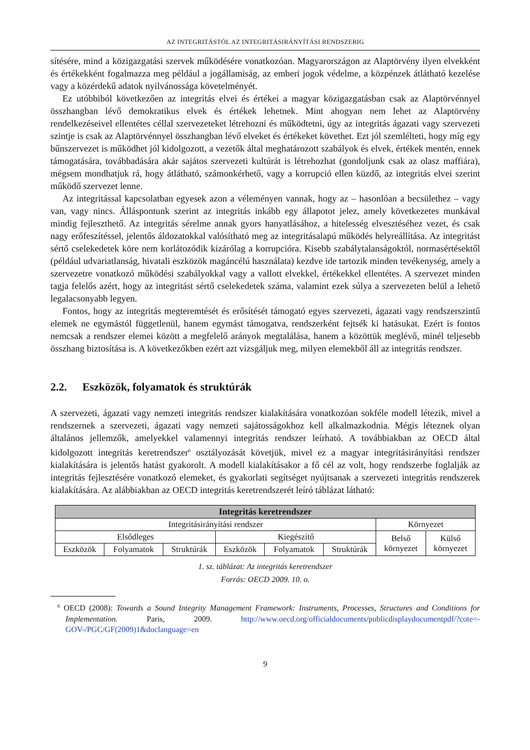AZ INTEGRITÁSTÓL AZ INTEGRITÁSIRÁNYÍTÁSI RENDSZERIG
sítésére, mind a közigazgatási szervek működésére vonatkozóan. Magyarországon az Alaptörvény ilyen elvekként és értékekként fogalmazza meg például a jogállamiság, az emberi jogok védelme, a közpénzek átlátható kezelése vagy a közérdekű adatok nyilvánossága követelményét.
Ez utóbbiból következően az integritás elvei és értékei a magyar közigazgatásban csak az Alaptörvénnyel összhangban lévő demokratikus elvek és értékek lehetnek. Mint ahogyan nem lehet az Alaptörvény rendelkezéseivel ellentétes céllal szervezeteket létrehozni és működtetni, úgy az integritás ágazati vagy szervezeti szintje is csak az Alaptörvénnyel összhangban lévő elveket és értékeket követhet. Ezt jól szemlélteti, hogy míg egy bűnszervezet is működhet jól kidolgozott, a vezetők által meghatározott szabályok és elvek, értékek mentén, ennek támogatására, továbbadására akár sajátos szervezeti kultúrát is létrehozhat (gondoljunk csak az olasz maffiára), mégsem mondhatjuk rá, hogy átlátható, számonkérhető, vagy a korrupció ellen küzdő, az integritás elvei szerint működő szervezet lenne.
Az integritással kapcsolatban egyesek azon a véleményen vannak, hogy az – hasonlóan a becsülethez – vagy van, vagy nincs. Álláspontunk szerint az integritás inkább egy állapotot jelez, amely következetes munkával mindig fejleszthető. Az integritás sérelme annak gyors hanyatlásához, a hitelesség elvesztéséhez vezet, és csak nagy erőfeszítéssel, jelentős áldozatokkal valósítható meg az integritásalapú működés helyreállítása. Az integritást sértő cselekedetek köre nem korlátozódik kizárólag a korrupcióra. Kisebb szabálytalanságoktól, normasértésektől (például udvariatlanság, hivatali eszközök magáncélú használata) kezdve ide tartozik minden tevékenység, amely a szervezetre vonatkozó működési szabályokkal vagy a vallott elvekkel, értékekkel ellentétes. A szervezet minden tagja felelős azért, hogy az integritást sértő cselekedetek száma, valamint ezek súlya a szervezeten belül a lehető legalacsonyabb legyen.
Fontos, hogy az integritás megteremtését és erősítését támogató egyes szervezeti, ágazati vagy rendszerszintű elemek ne egymástól függetlenül, hanem egymást támogatva, rendszerként fejtsék ki hatásukat. Ezért is fontos nemcsak a rendszer elemei között a megfelelő arányok megtalálása, hanem a közöttük meglévő, minél teljesebb összhang biztosítása is. A következőkben ezért azt vizsgáljuk meg, milyen elemekből áll az integritás rendszer.
2.2. Eszközök, folyamatok és struktúrák
A szervezeti, ágazati vagy nemzeti integritás rendszer kialakítására vonatkozóan sokféle modell létezik, mivel a rendszernek a szervezeti, ágazati vagy nemzeti sajátosságokhoz kell alkalmazkodnia. Mégis léteznek olyan általános jellemzők, amelyekkel valamennyi integritás rendszer leírható. A továbbiakban az OECD által kidolgozott integritás keretrendszer<sup>6</sup> osztályozását követjük, mivel ez a magyar integritásirányítási rendszer kialakítására is jelentős hatást gyakorolt. A modell kialakításakor a fő cél az volt, hogy rendszerbe foglalják az integritás fejlesztésére vonatkozó elemeket, és gyakorlati segítséget nyújtsanak a szervezeti integritás rendszerek kialakítására. Az alábbiakban az OECD integritás keretrendszerét leíró táblázat látható:
| Integritás keretrendszer | | | | | | | |
| --- | --- | --- | --- | --- | --- | --- | --- |
| Integritásirányítási rendszer | | | | | | Környezet | |
| Elsődleges | | | Kiegészítő | | | Belső környezet | Külső környezet |
| Eszközök | Folyamatok | Struktúrák | Eszközök | Folyamatok | Struktúrák | | |
1. sz. táblázat: Az integritás keretrendszer
Forrás: OECD 2009. 10. o.
<sup>6</sup> OECD (2008): Towards a Sound Integrity Management Framework: Instruments, Processes, Structures and Conditions for Implementation. Paris, 2009. http://www.oecd.org/officialdocuments/publicdisplaydocumentpdf/?cote=-GOV-/PGC/GF(2009)1&doclanguage=en
9